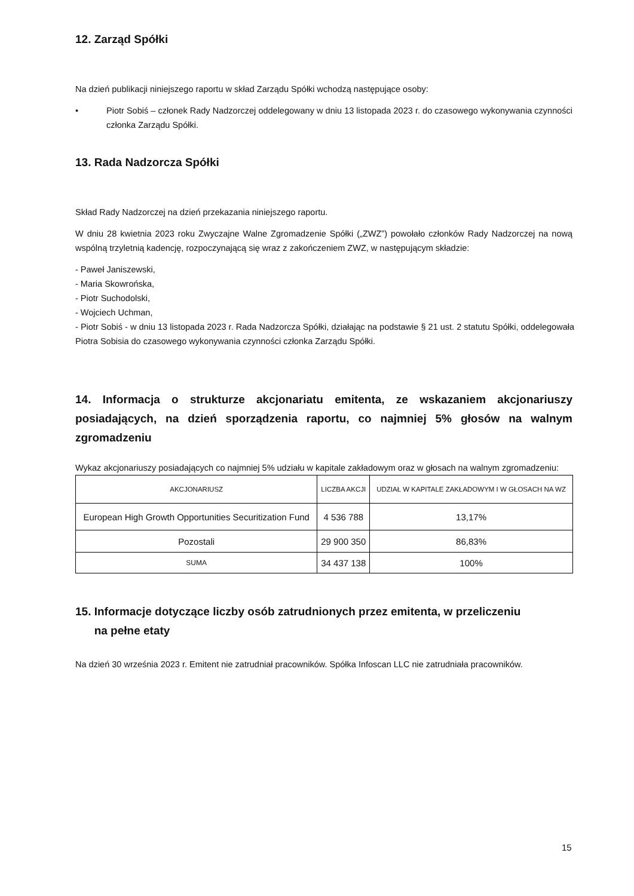12. Zarząd Spółki
Na dzień publikacji niniejszego raportu w skład Zarządu Spółki wchodzą następujące osoby:
• Piotr Sobiś – członek Rady Nadzorczej oddelegowany w dniu 13 listopada 2023 r. do czasowego wykonywania czynności członka Zarządu Spółki.
13. Rada Nadzorcza Spółki
Skład Rady Nadzorczej na dzień przekazania niniejszego raportu.
W dniu 28 kwietnia 2023 roku Zwyczajne Walne Zgromadzenie Spółki („ZWZ”) powołało członków Rady Nadzorczej na nową wspólną trzyletnią kadencję, rozpoczynającą się wraz z zakończeniem ZWZ, w następującym składzie:
- Paweł Janiszewski,
- Maria Skowrońska,
- Piotr Suchodolski,
- Wojciech Uchman,
- Piotr Sobiś - w dniu 13 listopada 2023 r. Rada Nadzorcza Spółki, działając na podstawie § 21 ust. 2 statutu Spółki, oddelegowała Piotra Sobisia do czasowego wykonywania czynności członka Zarządu Spółki.
14. Informacja o strukturze akcjonariatu emitenta, ze wskazaniem akcjonariuszy posiadających, na dzień sporządzenia raportu, co najmniej 5% głosów na walnym zgromadzeniu
Wykaz akcjonariuszy posiadających co najmniej 5% udziału w kapitale zakładowym oraz w głosach na walnym zgromadzeniu:
| AKCJONARIUSZ | LICZBA AKCJI | UDZIAŁ W KAPITALE ZAKŁADOWYM I W GŁOSACH NA WZ |
| --- | --- | --- |
| European High Growth Opportunities Securitization Fund | 4 536 788 | 13,17% |
| Pozostali | 29 900 350 | 86,83% |
| SUMA | 34 437 138 | 100% |
15. Informacje dotyczące liczby osób zatrudnionych przez emitenta, w przeliczeniu
na pełne etaty
Na dzień 30 września 2023 r. Emitent nie zatrudniał pracowników. Spółka Infoscan LLC nie zatrudniała pracowników.
15